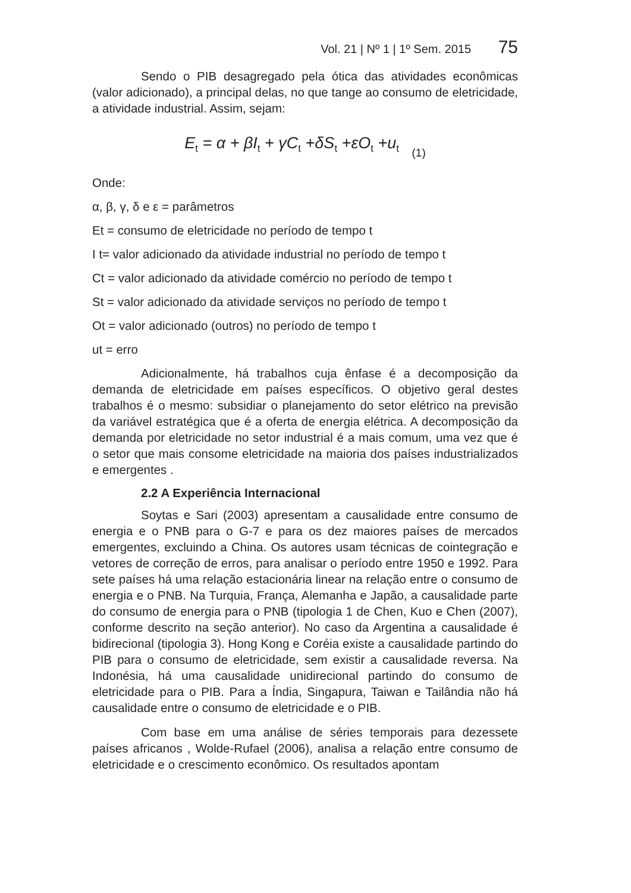Vol. 21 | Nº 1 | 1º Sem. 2015 75
Sendo o PIB desagregado pela ótica das atividades econômicas (valor adicionado), a principal delas, no que tange ao consumo de eletricidade, a atividade industrial. Assim, sejam:
E<sub>t</sub> = α + βI<sub>t</sub> + γC<sub>t</sub> +δS<sub>t</sub> +εO<sub>t</sub> +u<sub>t</sub> (1)
Onde:
α, β, γ, δ e ε = parâmetros
Et = consumo de eletricidade no período de tempo t
I t= valor adicionado da atividade industrial no período de tempo t
Ct = valor adicionado da atividade comércio no período de tempo t
St = valor adicionado da atividade serviços no período de tempo t
Ot = valor adicionado (outros) no período de tempo t
ut = erro
Adicionalmente, há trabalhos cuja ênfase é a decomposição da demanda de eletricidade em países específicos. O objetivo geral destes trabalhos é o mesmo: subsidiar o planejamento do setor elétrico na previsão da variável estratégica que é a oferta de energia elétrica. A decomposição da demanda por eletricidade no setor industrial é a mais comum, uma vez que é o setor que mais consome eletricidade na maioria dos países industrializados e emergentes .
2.2 A Experiência Internacional
Soytas e Sari (2003) apresentam a causalidade entre consumo de energia e o PNB para o G-7 e para os dez maiores países de mercados emergentes, excluindo a China. Os autores usam técnicas de cointegração e vetores de correção de erros, para analisar o período entre 1950 e 1992. Para sete países há uma relação estacionária linear na relação entre o consumo de energia e o PNB. Na Turquia, França, Alemanha e Japão, a causalidade parte do consumo de energia para o PNB (tipologia 1 de Chen, Kuo e Chen (2007), conforme descrito na seção anterior). No caso da Argentina a causalidade é bidirecional (tipologia 3). Hong Kong e Coréia existe a causalidade partindo do PIB para o consumo de eletricidade, sem existir a causalidade reversa. Na Indonésia, há uma causalidade unidirecional partindo do consumo de eletricidade para o PIB. Para a Índia, Singapura, Taiwan e Tailândia não há causalidade entre o consumo de eletricidade e o PIB.
Com base em uma análise de séries temporais para dezessete países africanos , Wolde-Rufael (2006), analisa a relação entre consumo de eletricidade e o crescimento econômico. Os resultados apontam